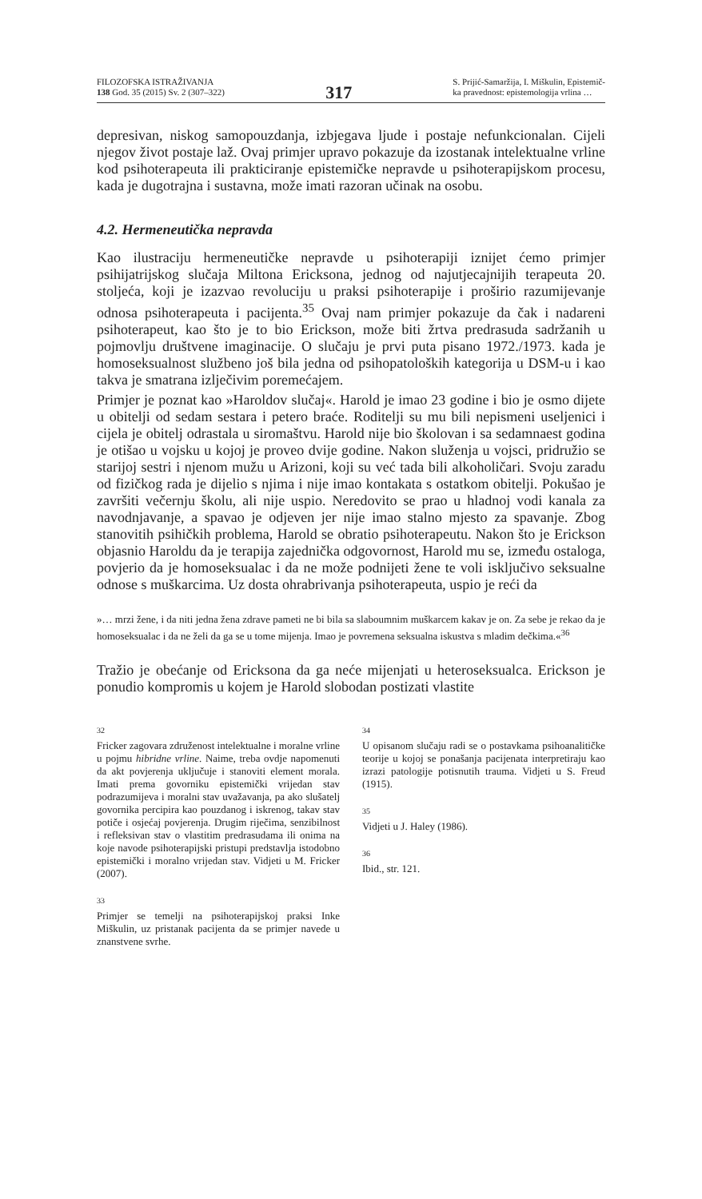FILOZOFSKA ISTRAŽIVANJA
138 God. 35 (2015) Sv. 2 (307–322)
317
S. Prijić-Samaržija, I. Miškulin, Epistemič-
ka pravednost: epistemologija vrlina …
depresivan, niskog samopouzdanja, izbjegava ljude i postaje nefunkcionalan. Cijeli njegov život postaje laž. Ovaj primjer upravo pokazuje da izostanak intelektualne vrline kod psihoterapeuta ili prakticiranje epistemičke nepravde u psihoterapijskom procesu, kada je dugotrajna i sustavna, može imati razoran učinak na osobu.
4.2. Hermeneutička nepravda
Kao ilustraciju hermeneutičke nepravde u psihoterapiji iznijet ćemo primjer psihijatrijskog slučaja Miltona Ericksona, jednog od najutjecajnijih terapeuta 20. stoljeća, koji je izazvao revoluciju u praksi psihoterapije i proširio razumijevanje odnosa psihoterapeuta i pacijenta.<sup>35</sup> Ovaj nam primjer pokazuje da čak i nadareni psihoterapeut, kao što je to bio Erickson, može biti žrtva predrasuda sadržanih u pojmovlju društvene imaginacije. O slučaju je prvi puta pisano 1972./1973. kada je homoseksualnost službeno još bila jedna od psihopatoloških kategorija u DSM-u i kao takva je smatrana izlječivim poremećajem.
Primjer je poznat kao »Haroldov slučaj«. Harold je imao 23 godine i bio je osmo dijete u obitelji od sedam sestara i petero braće. Roditelji su mu bili nepismeni useljenici i cijela je obitelj odrastala u siromaštvu. Harold nije bio školovan i sa sedamnaest godina je otišao u vojsku u kojoj je proveo dvije godine. Nakon služenja u vojsci, pridružio se starijoj sestri i njenom mužu u Arizoni, koji su već tada bili alkoholičari. Svoju zaradu od fizičkog rada je dijelio s njima i nije imao kontakata s ostatkom obitelji. Pokušao je završiti večernju školu, ali nije uspio. Neredovito se prao u hladnoj vodi kanala za navodnjavanje, a spavao je odjeven jer nije imao stalno mjesto za spavanje. Zbog stanovitih psihičkih problema, Harold se obratio psihoterapeutu. Nakon što je Erickson objasnio Haroldu da je terapija zajednička odgovornost, Harold mu se, između ostaloga, povjerio da je homoseksualac i da ne može podnijeti žene te voli isključivo seksualne odnose s muškarcima. Uz dosta ohrabrivanja psihoterapeuta, uspio je reći da
»… mrzi žene, i da niti jedna žena zdrave pameti ne bi bila sa slaboumnim muškarcem kakav je on. Za sebe je rekao da je homoseksualac i da ne želi da ga se u tome mijenja. Imao je povremena seksualna iskustva s mladim dečkima.«<sup>36</sup>
Tražio je obećanje od Ericksona da ga neće mijenjati u heteroseksualca. Erickson je ponudio kompromis u kojem je Harold slobodan postizati vlastite
32
Fricker zagovara združenost intelektualne i moralne vrline u pojmu hibridne vrline. Naime, treba ovdje napomenuti da akt povjerenja uključuje i stanoviti element morala. Imati prema govorniku epistemički vrijedan stav podrazumijeva i moralni stav uvažavanja, pa ako slušatelj govornika percipira kao pouzdanog i iskrenog, takav stav potiče i osjećaj povjerenja. Drugim riječima, senzibilnost i refleksivan stav o vlastitim predrasudama ili onima na koje navode psihoterapijski pristupi predstavlja istodobno epistemički i moralno vrijedan stav. Vidjeti u M. Fricker (2007).
33
Primjer se temelji na psihoterapijskoj praksi Inke Miškulin, uz pristanak pacijenta da se primjer navede u znanstvene svrhe.
34
U opisanom slučaju radi se o postavkama psihoanalitičke teorije u kojoj se ponašanja pacijenata interpretiraju kao izrazi patologije potisnutih trauma. Vidjeti u S. Freud (1915).
35
Vidjeti u J. Haley (1986).
36
Ibid., str. 121.